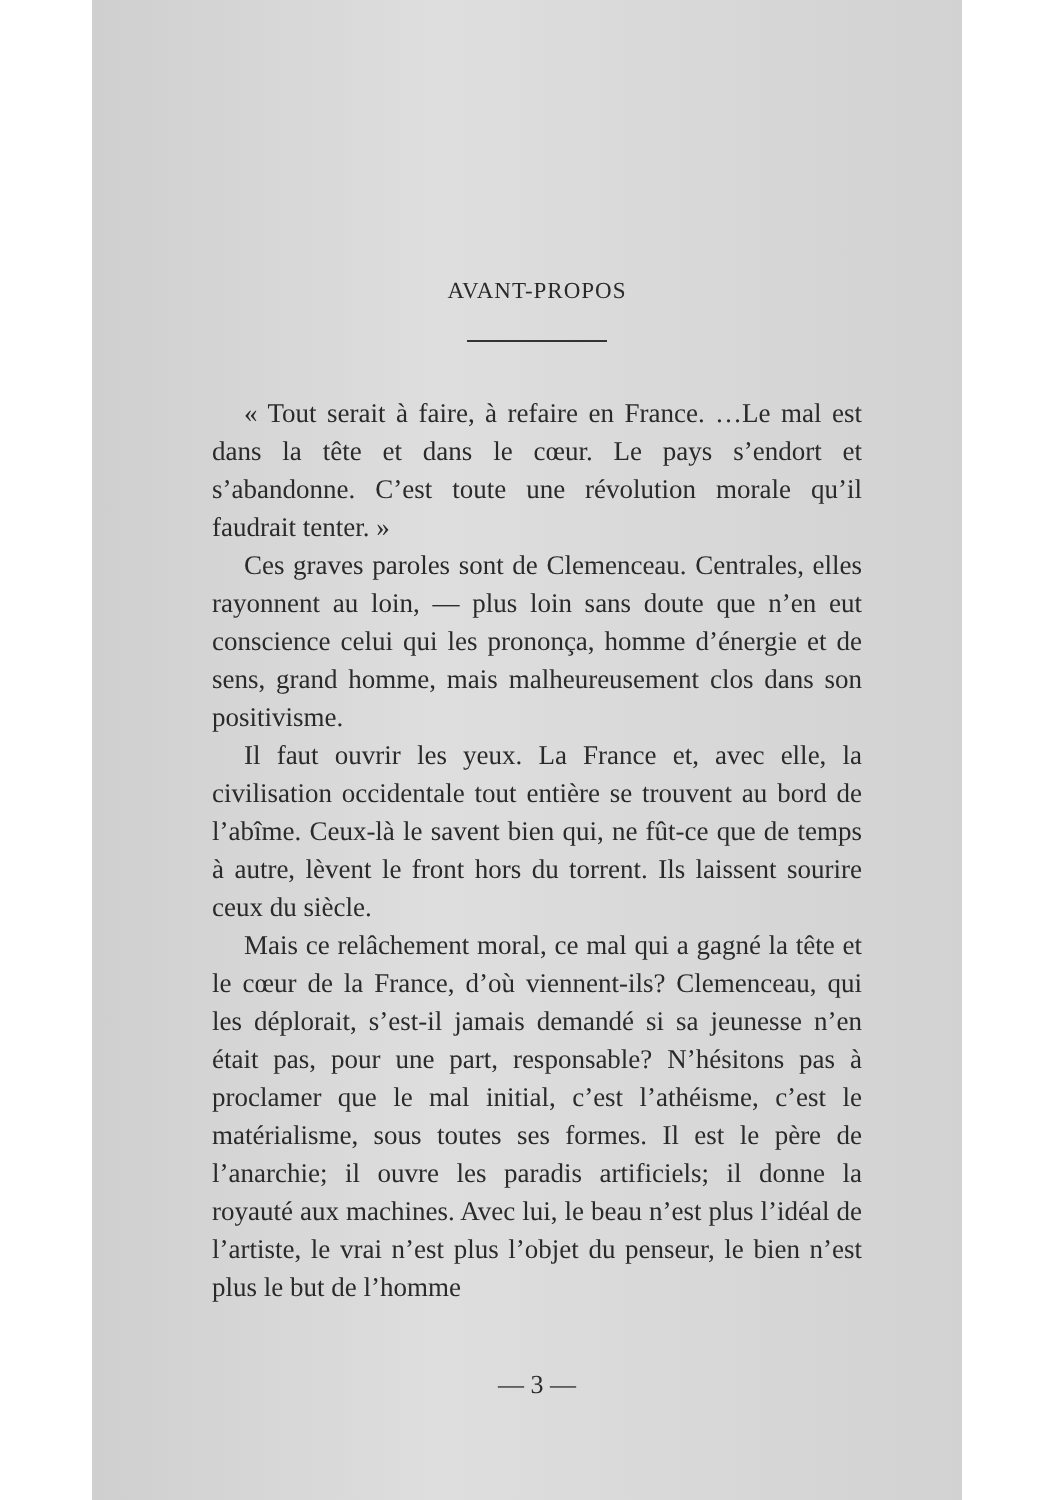AVANT-PROPOS
« Tout serait à faire, à refaire en France. …Le mal est dans la tête et dans le cœur. Le pays s’endort et s’abandonne. C’est toute une révolution morale qu’il faudrait tenter. »
Ces graves paroles sont de Clemenceau. Centrales, elles rayonnent au loin, — plus loin sans doute que n’en eut conscience celui qui les prononça, homme d’énergie et de sens, grand homme, mais malheureusement clos dans son positivisme.
Il faut ouvrir les yeux. La France et, avec elle, la civilisation occidentale tout entière se trouvent au bord de l’abîme. Ceux-là le savent bien qui, ne fût-ce que de temps à autre, lèvent le front hors du torrent. Ils laissent sourire ceux du siècle.
Mais ce relâchement moral, ce mal qui a gagné la tête et le cœur de la France, d’où viennent-ils? Clemenceau, qui les déplorait, s’est-il jamais demandé si sa jeunesse n’en était pas, pour une part, responsable? N’hésitons pas à proclamer que le mal initial, c’est l’athéisme, c’est le matérialisme, sous toutes ses formes. Il est le père de l’anarchie; il ouvre les paradis artificiels; il donne la royauté aux machines. Avec lui, le beau n’est plus l’idéal de l’artiste, le vrai n’est plus l’objet du penseur, le bien n’est plus le but de l’homme
— 3 —